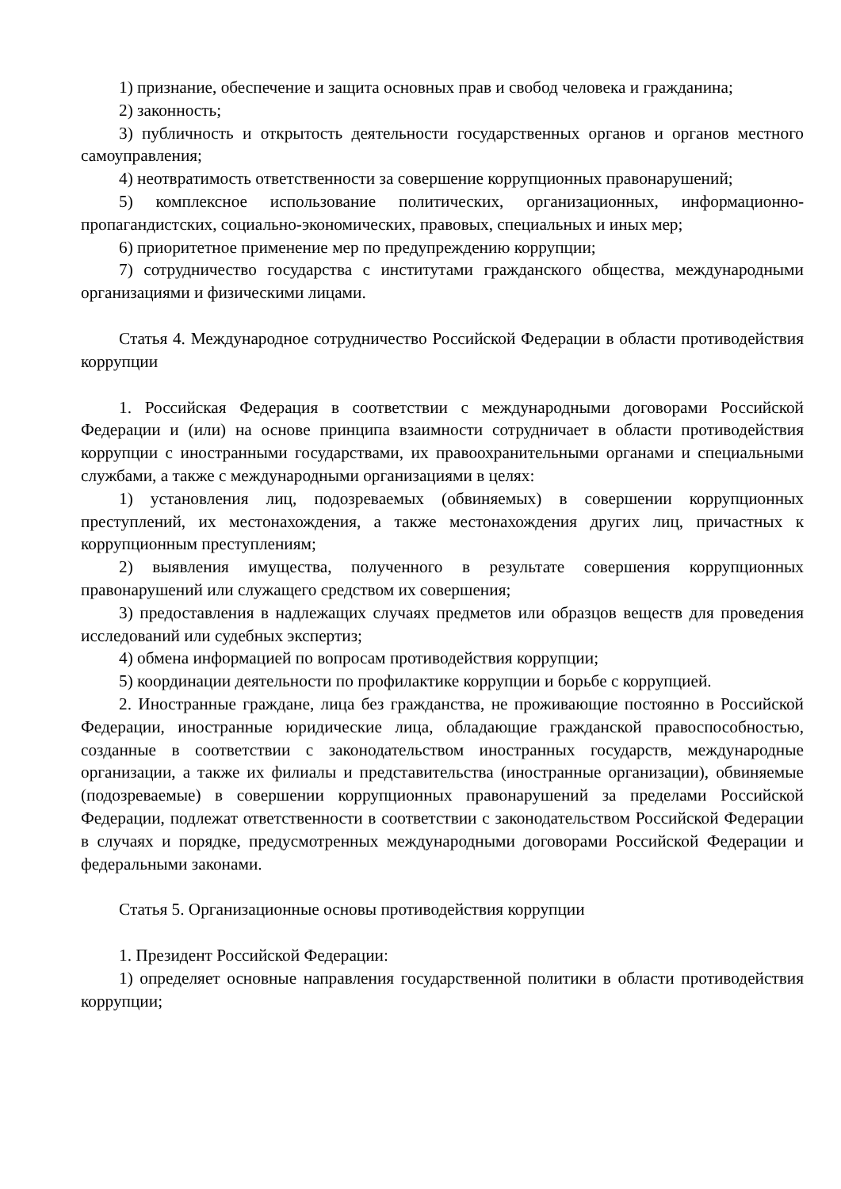1) признание, обеспечение и защита основных прав и свобод человека и гражданина;
2) законность;
3) публичность и открытость деятельности государственных органов и органов местного самоуправления;
4) неотвратимость ответственности за совершение коррупционных правонарушений;
5) комплексное использование политических, организационных, информационно-пропагандистских, социально-экономических, правовых, специальных и иных мер;
6) приоритетное применение мер по предупреждению коррупции;
7) сотрудничество государства с институтами гражданского общества, международными организациями и физическими лицами.
Статья 4. Международное сотрудничество Российской Федерации в области противодействия коррупции
1. Российская Федерация в соответствии с международными договорами Российской Федерации и (или) на основе принципа взаимности сотрудничает в области противодействия коррупции с иностранными государствами, их правоохранительными органами и специальными службами, а также с международными организациями в целях:
1) установления лиц, подозреваемых (обвиняемых) в совершении коррупционных преступлений, их местонахождения, а также местонахождения других лиц, причастных к коррупционным преступлениям;
2) выявления имущества, полученного в результате совершения коррупционных правонарушений или служащего средством их совершения;
3) предоставления в надлежащих случаях предметов или образцов веществ для проведения исследований или судебных экспертиз;
4) обмена информацией по вопросам противодействия коррупции;
5) координации деятельности по профилактике коррупции и борьбе с коррупцией.
2. Иностранные граждане, лица без гражданства, не проживающие постоянно в Российской Федерации, иностранные юридические лица, обладающие гражданской правоспособностью, созданные в соответствии с законодательством иностранных государств, международные организации, а также их филиалы и представительства (иностранные организации), обвиняемые (подозреваемые) в совершении коррупционных правонарушений за пределами Российской Федерации, подлежат ответственности в соответствии с законодательством Российской Федерации в случаях и порядке, предусмотренных международными договорами Российской Федерации и федеральными законами.
Статья 5. Организационные основы противодействия коррупции
1. Президент Российской Федерации:
1) определяет основные направления государственной политики в области противодействия коррупции;